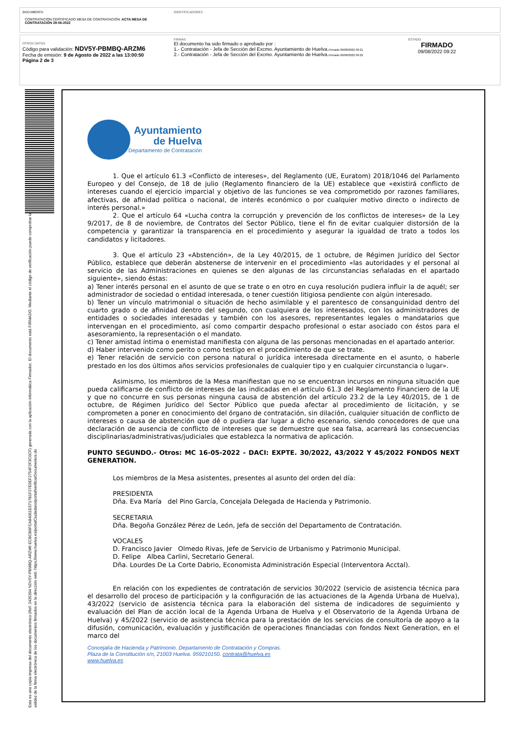DOCUMENTO
CONTRATACIÓN CERTIFICADO MESA DE CONTRATACIÓN: ACTA MESA DE CONTRATACIÓN 29-06-2022
IDENTIFICADORES
OTROS DATOS
Código para validación: NDV5Y-PBMBQ-ARZM6
Fecha de emisión: 9 de Agosto de 2022 a las 13:00:50
Página 2 de 3
FIRMAS
El documento ha sido firmado o aprobado por :
1.- Contratación - Jefa de Sección del Excmo. Ayuntamiento de Huelva.Firmado 09/08/2022 09:21
2.- Contratación - Jefa de Sección del Excmo. Ayuntamiento de Huelva.Firmado 09/08/2022 09:22
ESTADO
FIRMADO
09/08/2022 09:22
Esta es una copia impresa del documento electrónico (Ref: 2435394 NDV5Y-PBMBQ-ARZM6 ECBCB9FCA84051E5717B1F27E9EF2754F2F3C0CF) generada con la aplicación informática Firmadoc. El documento está FIRMADO. Mediante el código de verificación puede comprobar la validez de la firma electrónica de los documentos firmados en la dirección web: https://www.huelva.es/portalCiudadano/portal/verificarDocumentos.do
Ayuntamiento
de Huelva
Departamento de Contratación
1. Que el artículo 61.3 «Conflicto de intereses», del Reglamento (UE, Euratom) 2018/1046 del Parlamento Europeo y del Consejo, de 18 de julio (Reglamento financiero de la UE) establece que «existirá conflicto de intereses cuando el ejercicio imparcial y objetivo de las funciones se vea comprometido por razones familiares, afectivas, de afinidad política o nacional, de interés económico o por cualquier motivo directo o indirecto de interés personal.»
2. Que el artículo 64 «Lucha contra la corrupción y prevención de los conflictos de intereses» de la Ley 9/2017, de 8 de noviembre, de Contratos del Sector Público, tiene el fin de evitar cualquier distorsión de la competencia y garantizar la transparencia en el procedimiento y asegurar la igualdad de trato a todos los candidatos y licitadores.
3. Que el artículo 23 «Abstención», de la Ley 40/2015, de 1 octubre, de Régimen Jurídico del Sector Público, establece que deberán abstenerse de intervenir en el procedimiento «las autoridades y el personal al servicio de las Administraciones en quienes se den algunas de las circunstancias señaladas en el apartado siguiente», siendo éstas:
a) Tener interés personal en el asunto de que se trate o en otro en cuya resolución pudiera influir la de aquél; ser administrador de sociedad o entidad interesada, o tener cuestión litigiosa pendiente con algún interesado.
b) Tener un vínculo matrimonial o situación de hecho asimilable y el parentesco de consanguinidad dentro del cuarto grado o de afinidad dentro del segundo, con cualquiera de los interesados, con los administradores de entidades o sociedades interesadas y también con los asesores, representantes legales o mandatarios que intervengan en el procedimiento, así como compartir despacho profesional o estar asociado con éstos para el asesoramiento, la representación o el mandato.
c) Tener amistad íntima o enemistad manifiesta con alguna de las personas mencionadas en el apartado anterior.
d) Haber intervenido como perito o como testigo en el procedimiento de que se trate.
e) Tener relación de servicio con persona natural o jurídica interesada directamente en el asunto, o haberle prestado en los dos últimos años servicios profesionales de cualquier tipo y en cualquier circunstancia o lugar».
Asimismo, los miembros de la Mesa manifiestan que no se encuentran incursos en ninguna situación que pueda calificarse de conflicto de intereses de las indicadas en el artículo 61.3 del Reglamento Financiero de la UE y que no concurre en sus personas ninguna causa de abstención del artículo 23.2 de la Ley 40/2015, de 1 de octubre, de Régimen Jurídico del Sector Público que pueda afectar al procedimiento de licitación, y se comprometen a poner en conocimiento del órgano de contratación, sin dilación, cualquier situación de conflicto de intereses o causa de abstención que dé o pudiera dar lugar a dicho escenario, siendo conocedores de que una declaración de ausencia de conflicto de intereses que se demuestre que sea falsa, acarreará las consecuencias disciplinarias/administrativas/judiciales que establezca la normativa de aplicación.
PUNTO SEGUNDO.- Otros: MC 16-05-2022 - DACI: EXPTE. 30/2022, 43/2022 Y 45/2022 FONDOS NEXT GENERATION.
Los miembros de la Mesa asistentes, presentes al asunto del orden del día:
PRESIDENTA
Dña. Eva María del Pino García, Concejala Delegada de Hacienda y Patrimonio.
SECRETARIA
Dña. Begoña González Pérez de León, Jefa de sección del Departamento de Contratación.
VOCALES
D. Francisco Javier Olmedo Rivas, Jefe de Servicio de Urbanismo y Patrimonio Municipal.
D. Felipe Albea Carlini, Secretario General.
Dña. Lourdes De La Corte Dabrio, Economista Administración Especial (Interventora Acctal).
En relación con los expedientes de contratación de servicios 30/2022 (servicio de asistencia técnica para el desarrollo del proceso de participación y la configuración de las actuaciones de la Agenda Urbana de Huelva), 43/2022 (servicio de asistencia técnica para la elaboración del sistema de indicadores de seguimiento y evaluación del Plan de acción local de la Agenda Urbana de Huelva y el Observatorio de la Agenda Urbana de Huelva) y 45/2022 (servicio de asistencia técnica para la prestación de los servicios de consultoría de apoyo a la difusión, comunicación, evaluación y justificación de operaciones financiadas con fondos Next Generation, en el marco del
Concejalía de Hacienda y Patrimonio. Departamento de Contratación y Compras.
Plaza de la Constitución s/n, 21003 Huelva. 959210150. contrata@huelva.es
www.huelva.es